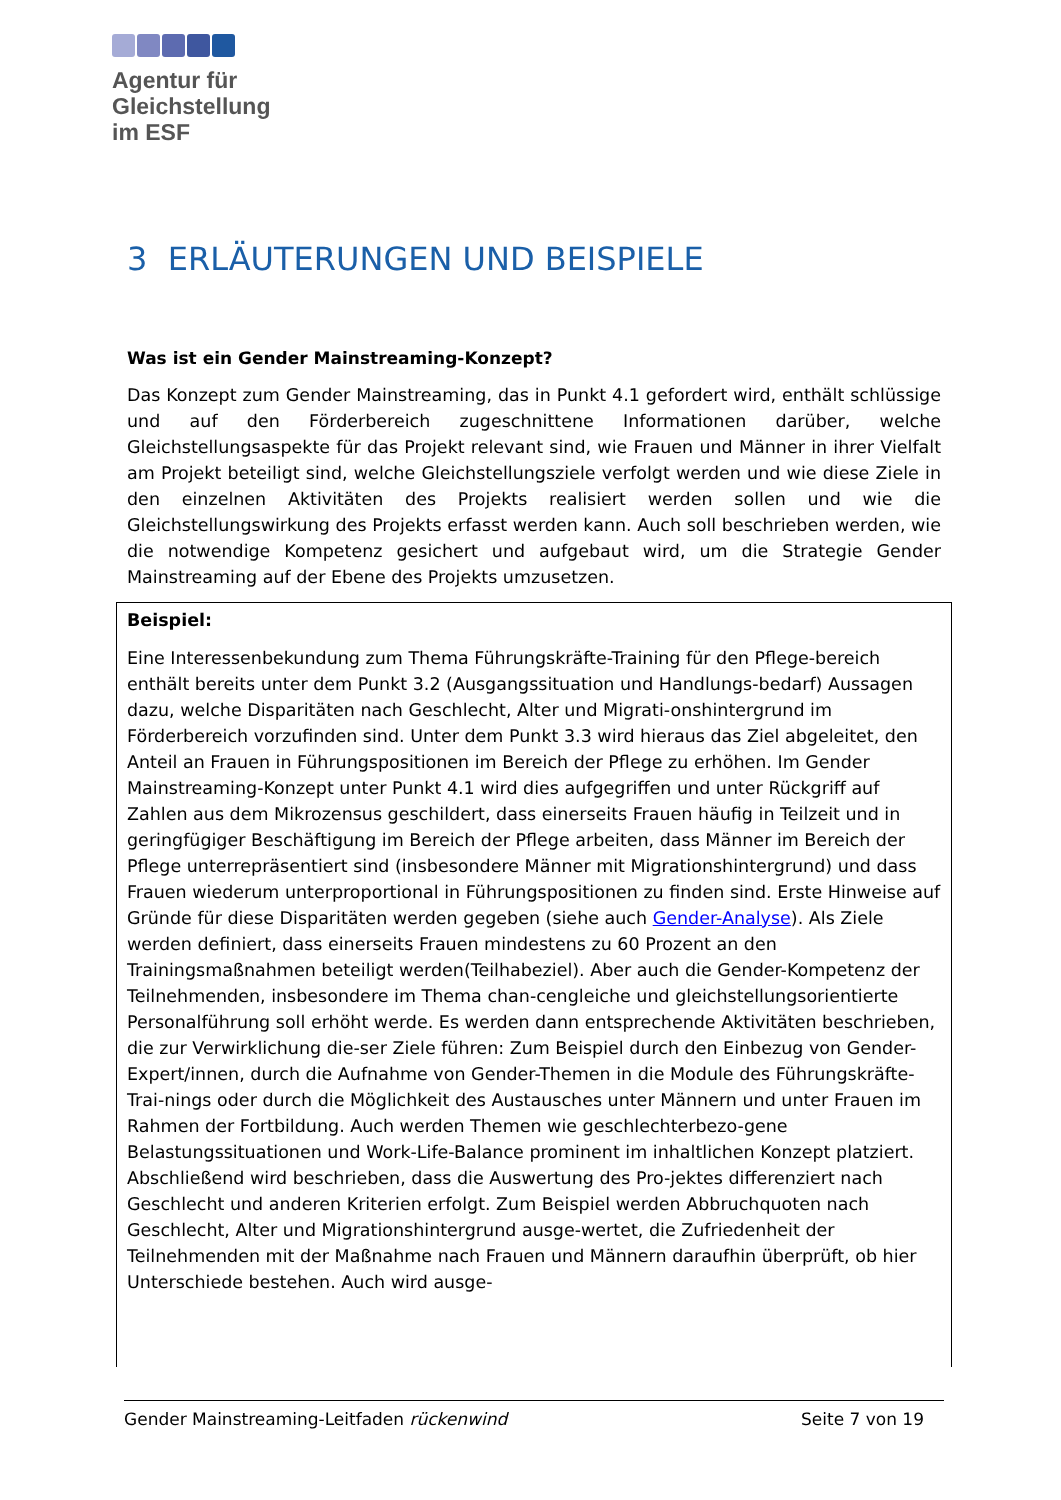Agentur für
Gleichstellung
im ESF
3 ERLÄUTERUNGEN UND BEISPIELE
Was ist ein Gender Mainstreaming-Konzept?
Das Konzept zum Gender Mainstreaming, das in Punkt 4.1 gefordert wird, enthält schlüssige und auf den Förderbereich zugeschnittene Informationen darüber, welche Gleichstellungsaspekte für das Projekt relevant sind, wie Frauen und Männer in ihrer Vielfalt am Projekt beteiligt sind, welche Gleichstellungsziele verfolgt werden und wie diese Ziele in den einzelnen Aktivitäten des Projekts realisiert werden sollen und wie die Gleichstellungswirkung des Projekts erfasst werden kann. Auch soll beschrieben werden, wie die notwendige Kompetenz gesichert und aufgebaut wird, um die Strategie Gender Mainstreaming auf der Ebene des Projekts umzusetzen.
Beispiel:
Eine Interessenbekundung zum Thema Führungskräfte-Training für den Pflege-bereich enthält bereits unter dem Punkt 3.2 (Ausgangssituation und Handlungs-bedarf) Aussagen dazu, welche Disparitäten nach Geschlecht, Alter und Migrati-onshintergrund im Förderbereich vorzufinden sind. Unter dem Punkt 3.3 wird hieraus das Ziel abgeleitet, den Anteil an Frauen in Führungspositionen im Bereich der Pflege zu erhöhen. Im Gender Mainstreaming-Konzept unter Punkt 4.1 wird dies aufgegriffen und unter Rückgriff auf Zahlen aus dem Mikrozensus geschildert, dass einerseits Frauen häufig in Teilzeit und in geringfügiger Beschäftigung im Bereich der Pflege arbeiten, dass Männer im Bereich der Pflege unterrepräsentiert sind (insbesondere Männer mit Migrationshintergrund) und dass Frauen wiederum unterproportional in Führungspositionen zu finden sind. Erste Hinweise auf Gründe für diese Disparitäten werden gegeben (siehe auch Gender-Analyse). Als Ziele werden definiert, dass einerseits Frauen mindestens zu 60 Prozent an den Trainingsmaßnahmen beteiligt werden(Teilhabeziel). Aber auch die Gender-Kompetenz der Teilnehmenden, insbesondere im Thema chan-cengleiche und gleichstellungsorientierte Personalführung soll erhöht werde. Es werden dann entsprechende Aktivitäten beschrieben, die zur Verwirklichung die-ser Ziele führen: Zum Beispiel durch den Einbezug von Gender-Expert/innen, durch die Aufnahme von Gender-Themen in die Module des Führungskräfte-Trai-nings oder durch die Möglichkeit des Austausches unter Männern und unter Frauen im Rahmen der Fortbildung. Auch werden Themen wie geschlechterbezo-gene Belastungssituationen und Work-Life-Balance prominent im inhaltlichen Konzept platziert. Abschließend wird beschrieben, dass die Auswertung des Pro-jektes differenziert nach Geschlecht und anderen Kriterien erfolgt. Zum Beispiel werden Abbruchquoten nach Geschlecht, Alter und Migrationshintergrund ausge-wertet, die Zufriedenheit der Teilnehmenden mit der Maßnahme nach Frauen und Männern daraufhin überprüft, ob hier Unterschiede bestehen. Auch wird ausge-
Gender Mainstreaming-Leitfaden rückenwind Seite 7 von 19